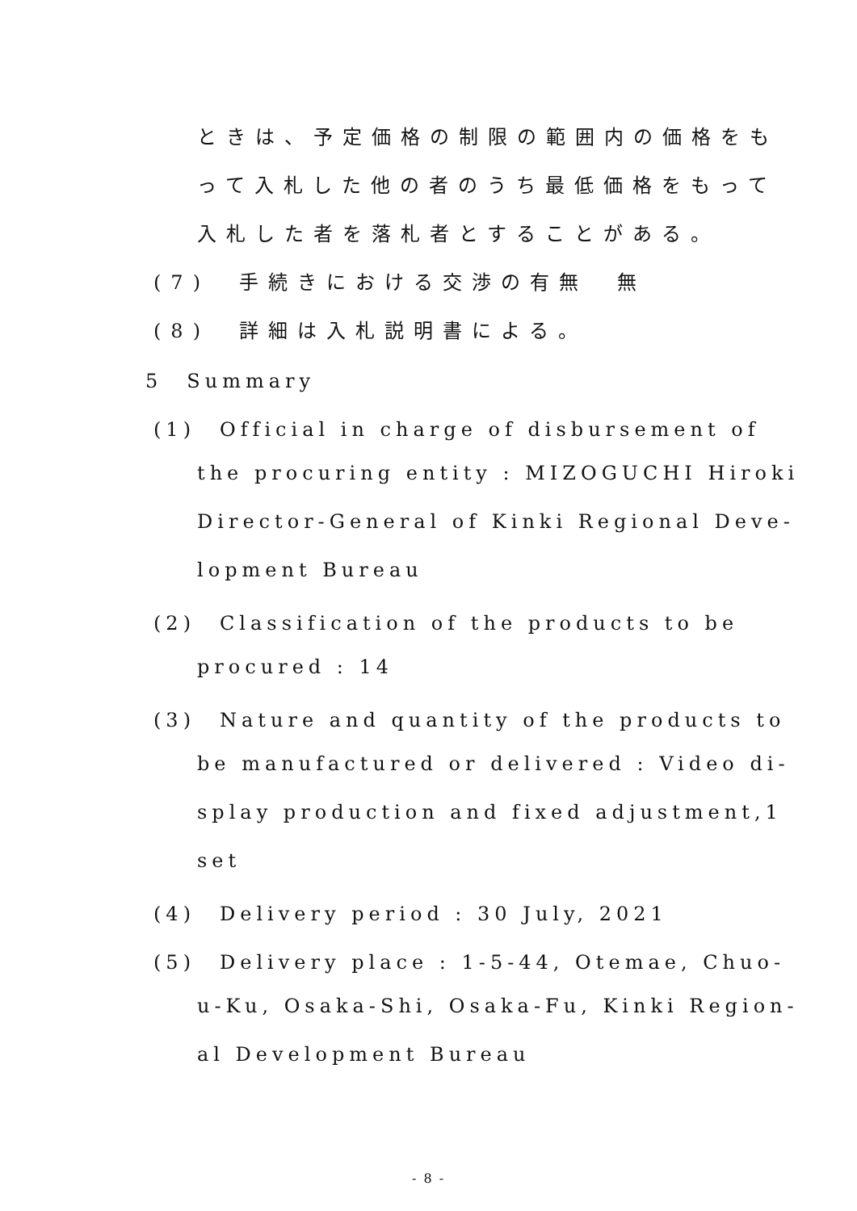ときは、予定価格の制限の範囲内の価格をも
って入札した他の者のうち最低価格をもって
入札した者を落札者とすることがある。
(7)　手続きにおける交渉の有無　無
(8)　詳細は入札説明書による。
5　Summary
(1)　Official in charge of disbursement of
the procuring entity : MIZOGUCHI Hiroki
Director-General of Kinki Regional Deve-
lopment Bureau
(2)　Classification of the products to be
procured : 14
(3)　Nature and quantity of the products to
be manufactured or delivered : Video di-
splay production and fixed adjustment,1
set
(4)　Delivery period : 30 July, 2021
(5)　Delivery place : 1-5-44, Otemae, Chuo-
u-Ku, Osaka-Shi, Osaka-Fu, Kinki Region-
al Development Bureau
- 8 -